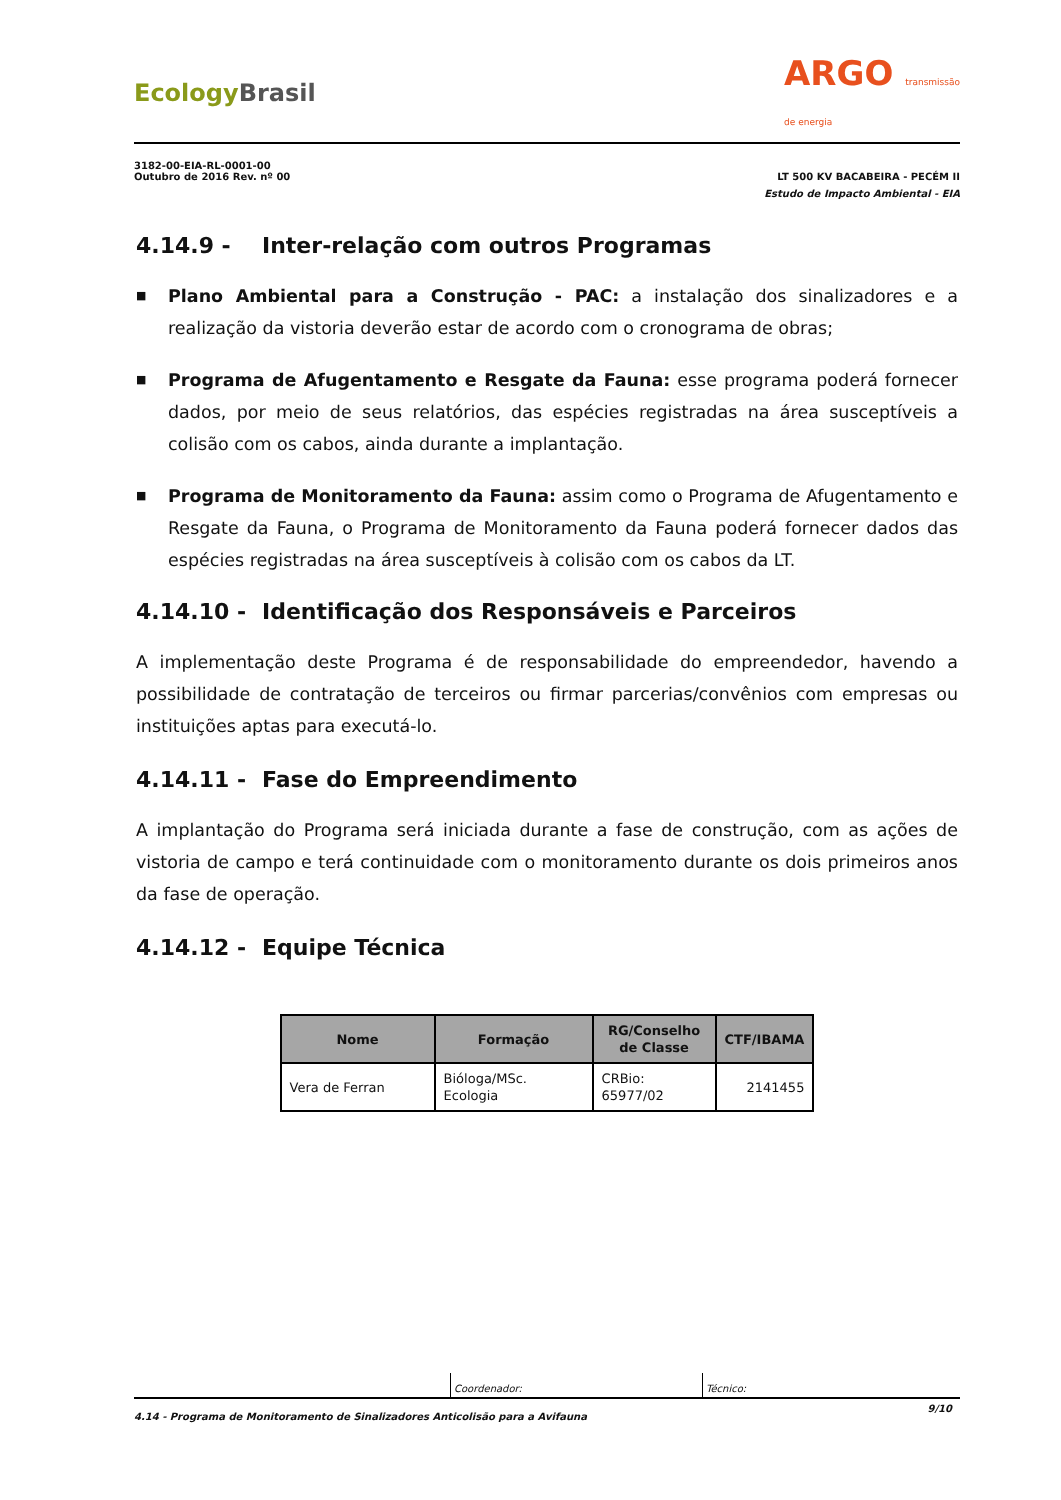Ecology Brasil
ARGO transmissão
de energia
3182-00-EIA-RL-0001-00
Outubro de 2016 Rev. nº 00
LT 500 KV BACABEIRA - PECÉM II
Estudo de Impacto Ambiental - EIA
4.14.9 - Inter-relação com outros Programas
■ Plano Ambiental para a Construção - PAC: a instalação dos sinalizadores e a realização da vistoria deverão estar de acordo com o cronograma de obras;
■ Programa de Afugentamento e Resgate da Fauna: esse programa poderá fornecer dados, por meio de seus relatórios, das espécies registradas na área susceptíveis a colisão com os cabos, ainda durante a implantação.
■ Programa de Monitoramento da Fauna: assim como o Programa de Afugentamento e Resgate da Fauna, o Programa de Monitoramento da Fauna poderá fornecer dados das espécies registradas na área susceptíveis à colisão com os cabos da LT.
4.14.10 - Identificação dos Responsáveis e Parceiros
A implementação deste Programa é de responsabilidade do empreendedor, havendo a possibilidade de contratação de terceiros ou firmar parcerias/convênios com empresas ou instituições aptas para executá-lo.
4.14.11 - Fase do Empreendimento
A implantação do Programa será iniciada durante a fase de construção, com as ações de vistoria de campo e terá continuidade com o monitoramento durante os dois primeiros anos da fase de operação.
4.14.12 - Equipe Técnica
| Nome | Formação | RG/Conselho de Classe | CTF/IBAMA |
| --- | --- | --- | --- |
| Vera de Ferran | Bióloga/MSc. Ecologia | CRBio: 65977/02 | 2141455 |
Coordenador: Técnico:
4.14 - Programa de Monitoramento de Sinalizadores Anticolisão para a Avifauna 9/10